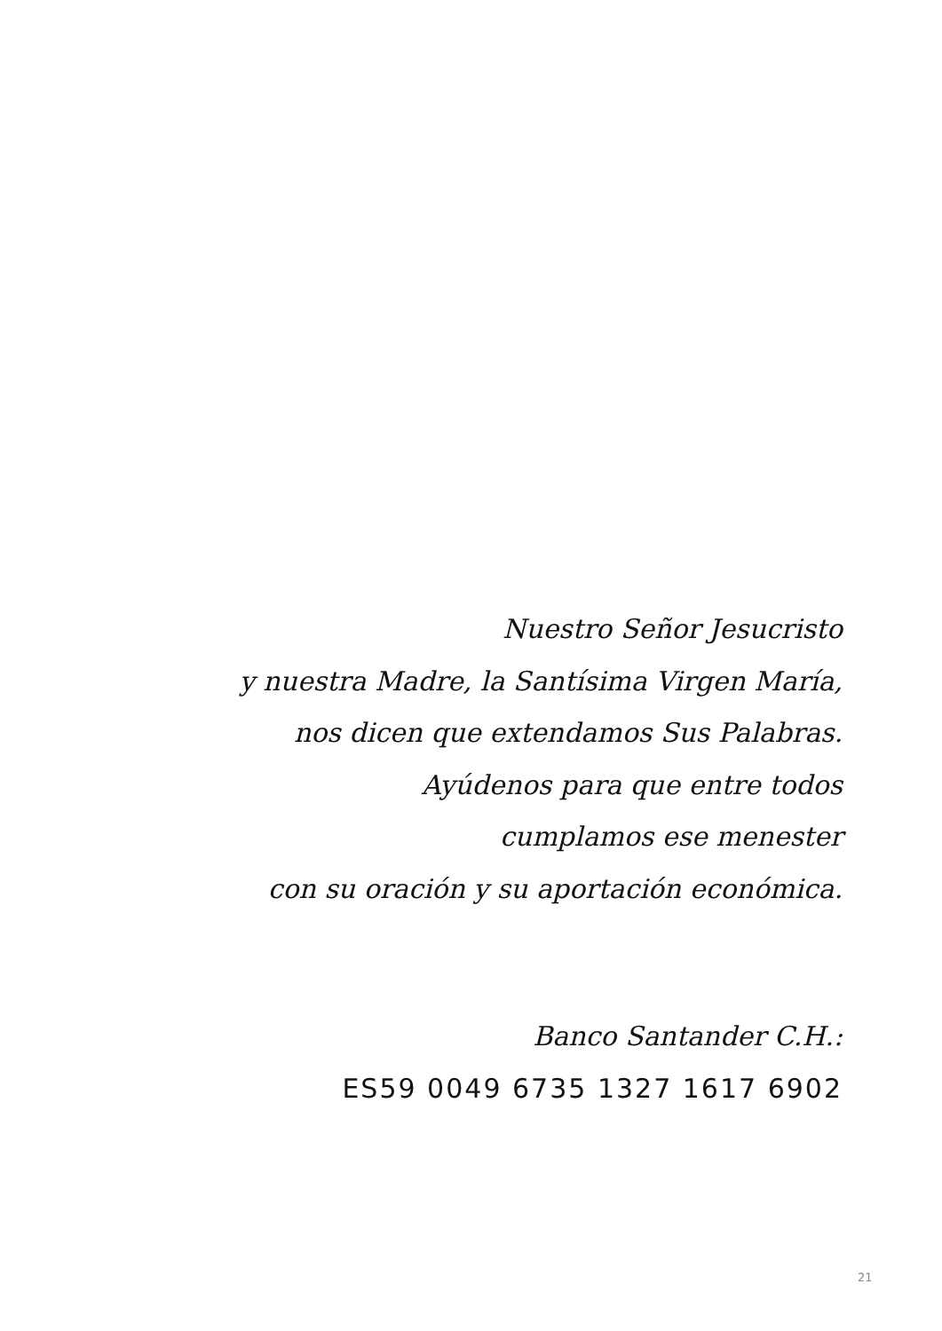Nuestro Señor Jesucristo
y nuestra Madre, la Santísima Virgen María,
nos dicen que extendamos Sus Palabras.
Ayúdenos para que entre todos
cumplamos ese menester
con su oración y su aportación económica.
Banco Santander C.H.:
ES59 0049 6735 1327 1617 6902
21